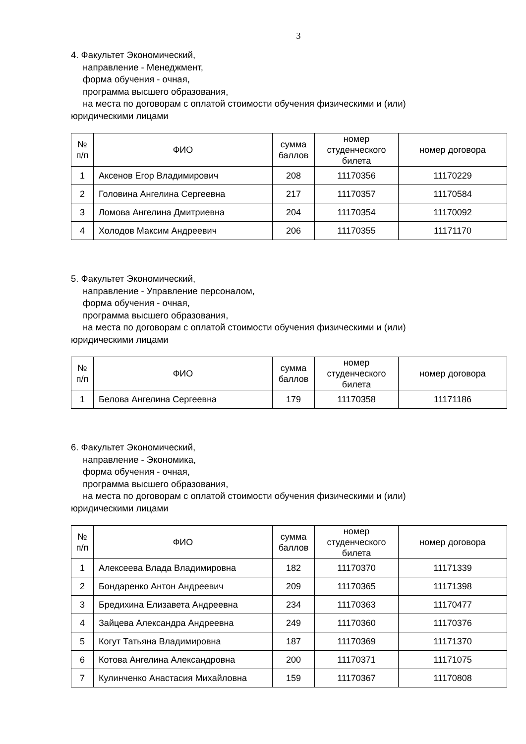3
4. Факультет Экономический,
направление - Менеджмент,
форма обучения - очная,
программа высшего образования,
на места по договорам с оплатой стоимости обучения физическими и (или)
юридическими лицами
| № п/п | ФИО | сумма баллов | номер студенческого билета | номер договора |
| --- | --- | --- | --- | --- |
| 1 | Аксенов Егор Владимирович | 208 | 11170356 | 11170229 |
| 2 | Головина Ангелина Сергеевна | 217 | 11170357 | 11170584 |
| 3 | Ломова Ангелина Дмитриевна | 204 | 11170354 | 11170092 |
| 4 | Холодов Максим Андреевич | 206 | 11170355 | 11171170 |
5. Факультет Экономический,
направление - Управление персоналом,
форма обучения - очная,
программа высшего образования,
на места по договорам с оплатой стоимости обучения физическими и (или)
юридическими лицами
| № п/п | ФИО | сумма баллов | номер студенческого билета | номер договора |
| --- | --- | --- | --- | --- |
| 1 | Белова Ангелина Сергеевна | 179 | 11170358 | 11171186 |
6. Факультет Экономический,
направление - Экономика,
форма обучения - очная,
программа высшего образования,
на места по договорам с оплатой стоимости обучения физическими и (или)
юридическими лицами
| № п/п | ФИО | сумма баллов | номер студенческого билета | номер договора |
| --- | --- | --- | --- | --- |
| 1 | Алексеева Влада Владимировна | 182 | 11170370 | 11171339 |
| 2 | Бондаренко Антон Андреевич | 209 | 11170365 | 11171398 |
| 3 | Бредихина Елизавета Андреевна | 234 | 11170363 | 11170477 |
| 4 | Зайцева Александра Андреевна | 249 | 11170360 | 11170376 |
| 5 | Когут Татьяна Владимировна | 187 | 11170369 | 11171370 |
| 6 | Котова Ангелина Александровна | 200 | 11170371 | 11171075 |
| 7 | Кулинченко Анастасия Михайловна | 159 | 11170367 | 11170808 |